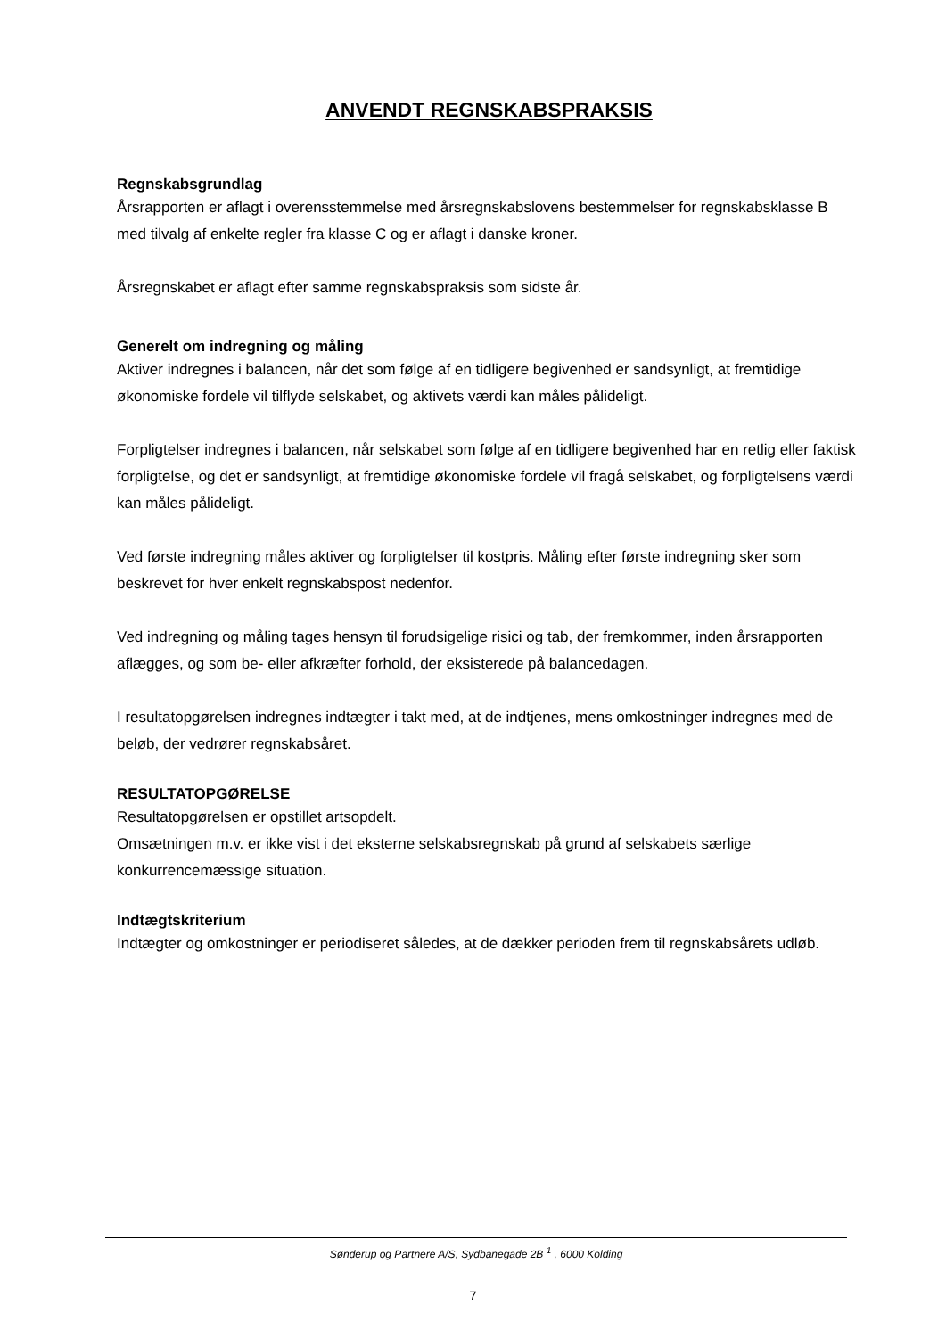ANVENDT REGNSKABSPRAKSIS
Regnskabsgrundlag
Årsrapporten er aflagt i overensstemmelse med årsregnskabslovens bestemmelser for regnskabsklasse B med tilvalg af enkelte regler fra klasse C og er aflagt i danske kroner.
Årsregnskabet er aflagt efter samme regnskabspraksis som sidste år.
Generelt om indregning og måling
Aktiver indregnes i balancen, når det som følge af en tidligere begivenhed er sandsynligt, at fremtidige økonomiske fordele vil tilflyde selskabet, og aktivets værdi kan måles pålideligt.
Forpligtelser indregnes i balancen, når selskabet som følge af en tidligere begivenhed har en retlig eller faktisk forpligtelse, og det er sandsynligt, at fremtidige økonomiske fordele vil fragå selskabet, og forpligtelsens værdi kan måles pålideligt.
Ved første indregning måles aktiver og forpligtelser til kostpris. Måling efter første indregning sker som beskrevet for hver enkelt regnskabspost nedenfor.
Ved indregning og måling tages hensyn til forudsigelige risici og tab, der fremkommer, inden årsrapporten aflægges, og som be- eller afkræfter forhold, der eksisterede på balancedagen.
I resultatopgørelsen indregnes indtægter i takt med, at de indtjenes, mens omkostninger indregnes med de beløb, der vedrører regnskabsåret.
RESULTATOPGØRELSE
Resultatopgørelsen er opstillet artsopdelt.
Omsætningen m.v. er ikke vist i det eksterne selskabsregnskab på grund af selskabets særlige konkurrencemæssige situation.
Indtægtskriterium
Indtægter og omkostninger er periodiseret således, at de dækker perioden frem til regnskabsårets udløb.
Sønderup og Partnere A/S, Sydbanegade 2B <sup>1</sup> , 6000 Kolding
7